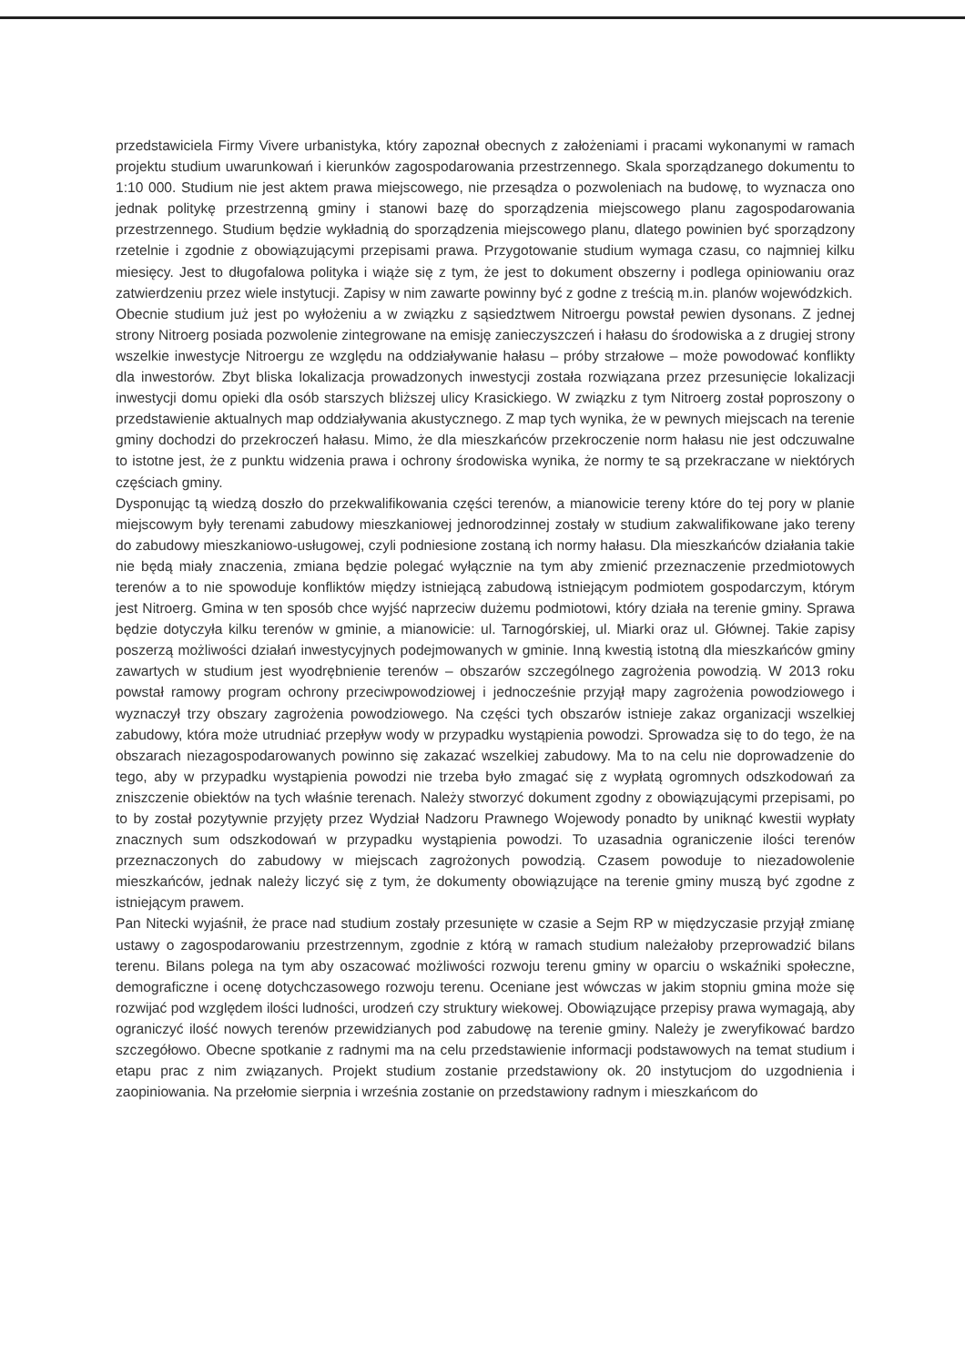przedstawiciela Firmy Vivere urbanistyka, który zapoznał obecnych z założeniami i pracami wykonanymi w ramach projektu studium uwarunkowań i kierunków zagospodarowania przestrzennego. Skala sporządzanego dokumentu to 1:10 000. Studium nie jest aktem prawa miejscowego, nie przesądza o pozwoleniach na budowę, to wyznacza ono jednak politykę przestrzenną gminy i stanowi bazę do sporządzenia miejscowego planu zagospodarowania przestrzennego. Studium będzie wykładnią do sporządzenia miejscowego planu, dlatego powinien być sporządzony rzetelnie i zgodnie z obowiązującymi przepisami prawa. Przygotowanie studium wymaga czasu, co najmniej kilku miesięcy. Jest to długofalowa polityka i wiąże się z tym, że jest to dokument obszerny i podlega opiniowaniu oraz zatwierdzeniu przez wiele instytucji. Zapisy w nim zawarte powinny być z godne z treścią m.in. planów wojewódzkich.
Obecnie studium już jest po wyłożeniu a w związku z sąsiedztwem Nitroergu powstał pewien dysonans. Z jednej strony Nitroerg posiada pozwolenie zintegrowane na emisję zanieczyszczeń i hałasu do środowiska a z drugiej strony wszelkie inwestycje Nitroergu ze względu na oddziaływanie hałasu – próby strzałowe – może powodować konflikty dla inwestorów. Zbyt bliska lokalizacja prowadzonych inwestycji została rozwiązana przez przesunięcie lokalizacji inwestycji domu opieki dla osób starszych bliższej ulicy Krasickiego. W związku z tym Nitroerg został poproszony o przedstawienie aktualnych map oddziaływania akustycznego. Z map tych wynika, że w pewnych miejscach na terenie gminy dochodzi do przekroczeń hałasu. Mimo, że dla mieszkańców przekroczenie norm hałasu nie jest odczuwalne to istotne jest, że z punktu widzenia prawa i ochrony środowiska wynika, że normy te są przekraczane w niektórych częściach gminy.
Dysponując tą wiedzą doszło do przekwalifikowania części terenów, a mianowicie tereny które do tej pory w planie miejscowym były terenami zabudowy mieszkaniowej jednorodzinnej zostały w studium zakwalifikowane jako tereny do zabudowy mieszkaniowo-usługowej, czyli podniesione zostaną ich normy hałasu. Dla mieszkańców działania takie nie będą miały znaczenia, zmiana będzie polegać wyłącznie na tym aby zmienić przeznaczenie przedmiotowych terenów a to nie spowoduje konfliktów między istniejącą zabudową istniejącym podmiotem gospodarczym, którym jest Nitroerg. Gmina w ten sposób chce wyjść naprzeciw dużemu podmiotowi, który działa na terenie gminy. Sprawa będzie dotyczyła kilku terenów w gminie, a mianowicie: ul. Tarnogórskiej, ul. Miarki oraz ul. Głównej. Takie zapisy poszerzą możliwości działań inwestycyjnych podejmowanych w gminie. Inną kwestią istotną dla mieszkańców gminy zawartych w studium jest wyodrębnienie terenów – obszarów szczególnego zagrożenia powodzią. W 2013 roku powstał ramowy program ochrony przeciwpowodziowej i jednocześnie przyjął mapy zagrożenia powodziowego i wyznaczył trzy obszary zagrożenia powodziowego. Na części tych obszarów istnieje zakaz organizacji wszelkiej zabudowy, która może utrudniać przepływ wody w przypadku wystąpienia powodzi. Sprowadza się to do tego, że na obszarach niezagospodarowanych powinno się zakazać wszelkiej zabudowy. Ma to na celu nie doprowadzenie do tego, aby w przypadku wystąpienia powodzi nie trzeba było zmagać się z wypłatą ogromnych odszkodowań za zniszczenie obiektów na tych właśnie terenach. Należy stworzyć dokument zgodny z obowiązującymi przepisami, po to by został pozytywnie przyjęty przez Wydział Nadzoru Prawnego Wojewody ponadto by uniknąć kwestii wypłaty znacznych sum odszkodowań w przypadku wystąpienia powodzi. To uzasadnia ograniczenie ilości terenów przeznaczonych do zabudowy w miejscach zagrożonych powodzią. Czasem powoduje to niezadowolenie mieszkańców, jednak należy liczyć się z tym, że dokumenty obowiązujące na terenie gminy muszą być zgodne z istniejącym prawem.
Pan Nitecki wyjaśnił, że prace nad studium zostały przesunięte w czasie a Sejm RP w międzyczasie przyjął zmianę ustawy o zagospodarowaniu przestrzennym, zgodnie z którą w ramach studium należałoby przeprowadzić bilans terenu. Bilans polega na tym aby oszacować możliwości rozwoju terenu gminy w oparciu o wskaźniki społeczne, demograficzne i ocenę dotychczasowego rozwoju terenu. Oceniane jest wówczas w jakim stopniu gmina może się rozwijać pod względem ilości ludności, urodzeń czy struktury wiekowej. Obowiązujące przepisy prawa wymagają, aby ograniczyć ilość nowych terenów przewidzianych pod zabudowę na terenie gminy. Należy je zweryfikować bardzo szczegółowo. Obecne spotkanie z radnymi ma na celu przedstawienie informacji podstawowych na temat studium i etapu prac z nim związanych. Projekt studium zostanie przedstawiony ok. 20 instytucjom do uzgodnienia i zaopiniowania. Na przełomie sierpnia i września zostanie on przedstawiony radnym i mieszkańcom do